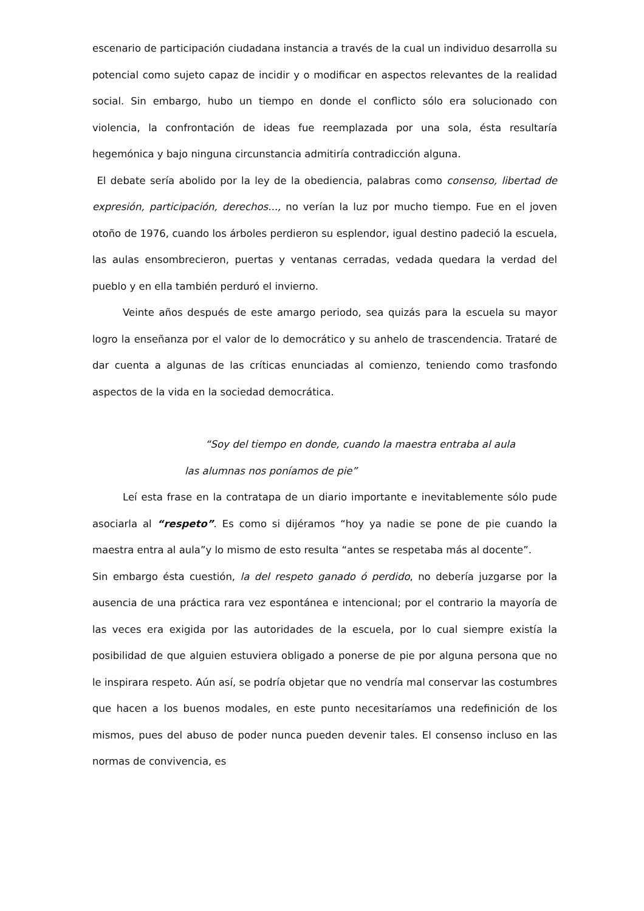escenario de participación ciudadana instancia a través de la cual un individuo desarrolla su potencial como sujeto capaz de incidir y o modificar en aspectos relevantes de la realidad social. Sin embargo, hubo un tiempo en donde el conflicto sólo era solucionado con violencia, la confrontación de ideas fue reemplazada por una sola, ésta resultaría hegemónica y bajo ninguna circunstancia admitiría contradicción alguna.
El debate sería abolido por la ley de la obediencia, palabras como consenso, libertad de expresión, participación, derechos..., no verían la luz por mucho tiempo. Fue en el joven otoño de 1976, cuando los árboles perdieron su esplendor, igual destino padeció la escuela, las aulas ensombrecieron, puertas y ventanas cerradas, vedada quedara la verdad del pueblo y en ella también perduró el invierno.
Veinte años después de este amargo periodo, sea quizás para la escuela su mayor logro la enseñanza por el valor de lo democrático y su anhelo de trascendencia. Trataré de dar cuenta a algunas de las críticas enunciadas al comienzo, teniendo como trasfondo aspectos de la vida en la sociedad democrática.
“Soy del tiempo en donde, cuando la maestra entraba al aula
las alumnas nos poníamos de pie”
Leí esta frase en la contratapa de un diario importante e inevitablemente sólo pude asociarla al “respeto”. Es como si dijéramos “hoy ya nadie se pone de pie cuando la maestra entra al aula”y lo mismo de esto resulta “antes se respetaba más al docente”.
Sin embargo ésta cuestión, la del respeto ganado ó perdido, no debería juzgarse por la ausencia de una práctica rara vez espontánea e intencional; por el contrario la mayoría de las veces era exigida por las autoridades de la escuela, por lo cual siempre existía la posibilidad de que alguien estuviera obligado a ponerse de pie por alguna persona que no le inspirara respeto. Aún así, se podría objetar que no vendría mal conservar las costumbres que hacen a los buenos modales, en este punto necesitaríamos una redefinición de los mismos, pues del abuso de poder nunca pueden devenir tales. El consenso incluso en las normas de convivencia, es